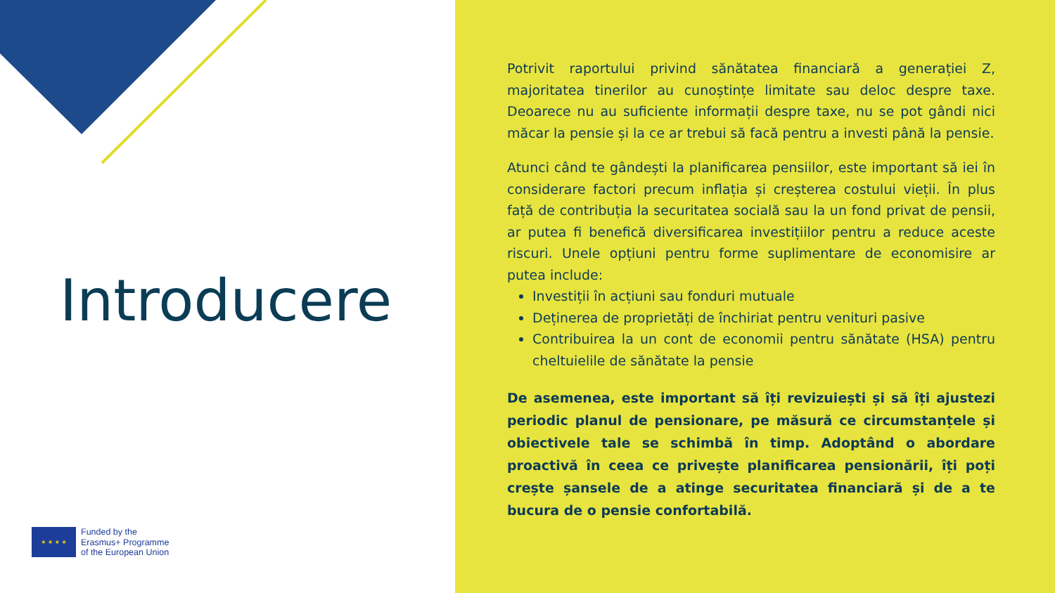Introducere
★ ★ ★ ★
Funded by the
Erasmus+ Programme
of the European Union
Potrivit raportului privind sănătatea financiară a generației Z, majoritatea tinerilor au cunoștințe limitate sau deloc despre taxe. Deoarece nu au suficiente informații despre taxe, nu se pot gândi nici măcar la pensie și la ce ar trebui să facă pentru a investi până la pensie.
Atunci când te gândești la planificarea pensiilor, este important să iei în considerare factori precum inflația și creșterea costului vieții. În plus față de contribuția la securitatea socială sau la un fond privat de pensii, ar putea fi benefică diversificarea investițiilor pentru a reduce aceste riscuri. Unele opțiuni pentru forme suplimentare de economisire ar putea include:
Investiții în acțiuni sau fonduri mutuale
Deținerea de proprietăți de închiriat pentru venituri pasive
Contribuirea la un cont de economii pentru sănătate (HSA) pentru cheltuielile de sănătate la pensie
De asemenea, este important să îți revizuiești și să îți ajustezi periodic planul de pensionare, pe măsură ce circumstanțele și obiectivele tale se schimbă în timp. Adoptând o abordare proactivă în ceea ce privește planificarea pensionării, îți poți crește șansele de a atinge securitatea financiară și de a te bucura de o pensie confortabilă.